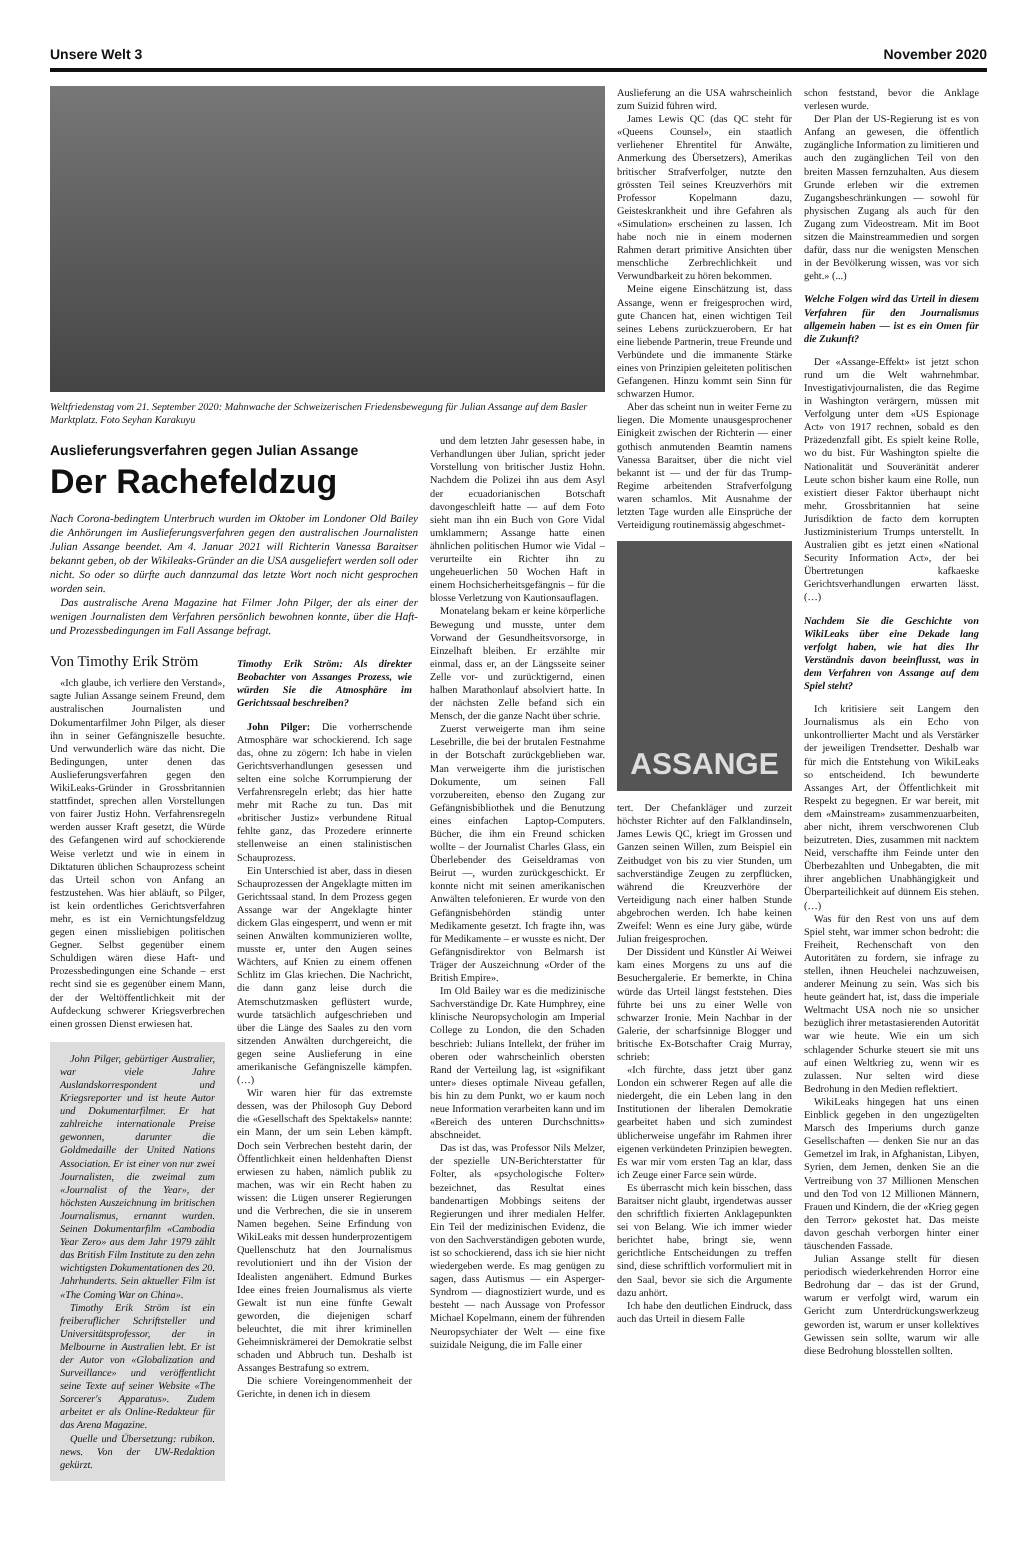Unsere Welt 3 November 2020
Weltfriedenstag vom 21. September 2020: Mahnwache der Schweizerischen Friedensbewegung für Julian Assange auf dem Basler Marktplatz. Foto Seyhan Karakuyu
Auslieferungsverfahren gegen Julian Assange
Der Rachefeldzug
Nach Corona-bedingtem Unterbruch wurden im Oktober im Londoner Old Bailey die Anhörungen im Auslieferungsverfahren gegen den australischen Journalisten Julian Assange beendet. Am 4. Januar 2021 will Richterin Vanessa Baraitser bekannt geben, ob der Wikileaks-Gründer an die USA ausgeliefert werden soll oder nicht. So oder so dürfte auch dannzumal das letzte Wort noch nicht gesprochen worden sein.
Das australische Arena Magazine hat Filmer John Pilger, der als einer der wenigen Journalisten dem Verfahren persönlich bewohnen konnte, über die Haft- und Prozessbedingungen im Fall Assange befragt.
Von Timothy Erik Ström
«Ich glaube, ich verliere den Verstand», sagte Julian Assange seinem Freund, dem australischen Journalisten und Dokumentarfilmer John Pilger, als dieser ihn in seiner Gefängniszelle besuchte. Und verwunderlich wäre das nicht. Die Bedingungen, unter denen das Auslieferungsverfahren gegen den WikiLeaks-Gründer in Grossbritannien stattfindet, sprechen allen Vorstellungen von fairer Justiz Hohn. Verfahrensregeln werden ausser Kraft gesetzt, die Würde des Gefangenen wird auf schockierende Weise verletzt und wie in einem in Diktaturen üblichen Schauprozess scheint das Urteil schon von Anfang an festzustehen. Was hier abläuft, so Pilger, ist kein ordentliches Gerichtsverfahren mehr, es ist ein Vernichtungsfeldzug gegen einen missliebigen politischen Gegner. Selbst gegenüber einem Schuldigen wären diese Haft- und Prozessbedingungen eine Schande – erst recht sind sie es gegenüber einem Mann, der der Weltöffentlichkeit mit der Aufdeckung schwerer Kriegsverbrechen einen grossen Dienst erwiesen hat.
John Pilger, gebürtiger Australier, war viele Jahre Auslandskorrespondent und Kriegsreporter und ist heute Autor und Dokumentarfilmer. Er hat zahlreiche internationale Preise gewonnen, darunter die Goldmedaille der United Nations Association. Er ist einer von nur zwei Journalisten, die zweimal zum «Journalist of the Year», der höchsten Auszeichnung im britischen Journalismus, ernannt wurden. Seinen Dokumentarfilm «Cambodia Year Zero» aus dem Jahr 1979 zählt das British Film Institute zu den zehn wichtigsten Dokumentationen des 20. Jahrhunderts. Sein aktueller Film ist «The Coming War on China».
Timothy Erik Ström ist ein freiberuflicher Schriftsteller und Universitätsprofessor, der in Melbourne in Australien lebt. Er ist der Autor von «Globalization and Surveillance» und veröffentlicht seine Texte auf seiner Website «The Sorcerer's Apparatus». Zudem arbeitet er als Online-Redakteur für das Arena Magazine.
Quelle und Übersetzung: rubikon. news. Von der UW-Redaktion gekürzt.
Timothy Erik Ström: Als direkter Beobachter von Assanges Prozess, wie würden Sie die Atmosphäre im Gerichtssaal beschreiben?
John Pilger: Die vorherrschende Atmosphäre war schockierend. Ich sage das, ohne zu zögern: Ich habe in vielen Gerichtsverhandlungen gesessen und selten eine solche Korrumpierung der Verfahrensregeln erlebt; das hier hatte mehr mit Rache zu tun. Das mit «britischer Justiz» verbundene Ritual fehlte ganz, das Prozedere erinnerte stellenweise an einen stalinistischen Schauprozess.
Ein Unterschied ist aber, dass in diesen Schauprozessen der Angeklagte mitten im Gerichtssaal stand. In dem Prozess gegen Assange war der Angeklagte hinter dickem Glas eingesperrt, und wenn er mit seinen Anwälten kommunizieren wollte, musste er, unter den Augen seines Wächters, auf Knien zu einem offenen Schlitz im Glas kriechen. Die Nachricht, die dann ganz leise durch die Atemschutzmasken geflüstert wurde, wurde tatsächlich aufgeschrieben und über die Länge des Saales zu den vorn sitzenden Anwälten durchgereicht, die gegen seine Auslieferung in eine amerikanische Gefängniszelle kämpfen. (…)
Wir waren hier für das extremste dessen, was der Philosoph Guy Debord die «Gesellschaft des Spektakels» nannte: ein Mann, der um sein Leben kämpft. Doch sein Verbrechen besteht darin, der Öffentlichkeit einen heldenhaften Dienst erwiesen zu haben, nämlich publik zu machen, was wir ein Recht haben zu wissen: die Lügen unserer Regierungen und die Verbrechen, die sie in unserem Namen begehen. Seine Erfindung von WikiLeaks mit dessen hunderprozentigem Quellenschutz hat den Journalismus revolutioniert und ihn der Vision der Idealisten angenähert. Edmund Burkes Idee eines freien Journalismus als vierte Gewalt ist nun eine fünfte Gewalt geworden, die diejenigen scharf beleuchtet, die mit ihrer kriminellen Geheimniskrämerei der Demokratie selbst schaden und Abbruch tun. Deshalb ist Assanges Bestrafung so extrem.
Die schiere Voreingenommenheit der Gerichte, in denen ich in diesem
und dem letzten Jahr gesessen habe, in Verhandlungen über Julian, spricht jeder Vorstellung von britischer Justiz Hohn. Nachdem die Polizei ihn aus dem Asyl der ecuadorianischen Botschaft davongeschleift hatte — auf dem Foto sieht man ihn ein Buch von Gore Vidal umklammern; Assange hatte einen ähnlichen politischen Humor wie Vidal – verurteilte ein Richter ihn zu ungeheuerlichen 50 Wochen Haft in einem Hochsicherheitsgefängnis – für die blosse Verletzung von Kautionsauflagen.
Monatelang bekam er keine körperliche Bewegung und musste, unter dem Vorwand der Gesundheitsvorsorge, in Einzelhaft bleiben. Er erzählte mir einmal, dass er, an der Längsseite seiner Zelle vor- und zurücktigernd, einen halben Marathonlauf absolviert hatte. In der nächsten Zelle befand sich ein Mensch, der die ganze Nacht über schrie.
Zuerst verweigerte man ihm seine Lesebrille, die bei der brutalen Festnahme in der Botschaft zurückgeblieben war. Man verweigerte ihm die juristischen Dokumente, um seinen Fall vorzubereiten, ebenso den Zugang zur Gefängnisbibliothek und die Benutzung eines einfachen Laptop-Computers. Bücher, die ihm ein Freund schicken wollte – der Journalist Charles Glass, ein Überlebender des Geiseldramas von Beirut —, wurden zurückgeschickt. Er konnte nicht mit seinen amerikanischen Anwälten telefonieren. Er wurde von den Gefängnisbehörden ständig unter Medikamente gesetzt. Ich fragte ihn, was für Medikamente – er wusste es nicht. Der Gefängnisdirektor von Belmarsh ist Träger der Auszeichnung «Order of the British Empire».
Im Old Bailey war es die medizinische Sachverständige Dr. Kate Humphrey, eine klinische Neuropsychologin am Imperial College zu London, die den Schaden beschrieb: Julians Intellekt, der früher im oberen oder wahrscheinlich obersten Rand der Verteilung lag, ist «signifikant unter» dieses optimale Niveau gefallen, bis hin zu dem Punkt, wo er kaum noch neue Information verarbeiten kann und im «Bereich des unteren Durchschnitts» abschneidet.
Das ist das, was Professor Nils Melzer, der spezielle UN-Berichterstatter für Folter, als «psychologische Folter» bezeichnet, das Resultat eines bandenartigen Mobbings seitens der Regierungen und ihrer medialen Helfer. Ein Teil der medizinischen Evidenz, die von den Sachverständigen geboten wurde, ist so schockierend, dass ich sie hier nicht wiedergeben werde. Es mag genügen zu sagen, dass Autismus — ein Asperger-Syndrom — diagnostiziert wurde, und es besteht — nach Aussage von Professor Michael Kopelmann, einem der führenden Neuropsychiater der Welt — eine fixe suizidale Neigung, die im Falle einer
Auslieferung an die USA wahrscheinlich zum Suizid führen wird.
James Lewis QC (das QC steht für «Queens Counsel», ein staatlich verliehener Ehrentitel für Anwälte, Anmerkung des Übersetzers), Amerikas britischer Strafverfolger, nutzte den grössten Teil seines Kreuzverhörs mit Professor Kopelmann dazu, Geisteskrankheit und ihre Gefahren als «Simulation» erscheinen zu lassen. Ich habe noch nie in einem modernen Rahmen derart primitive Ansichten über menschliche Zerbrechlichkeit und Verwundbarkeit zu hören bekommen.
Meine eigene Einschätzung ist, dass Assange, wenn er freigesprochen wird, gute Chancen hat, einen wichtigen Teil seines Lebens zurückzuerobern. Er hat eine liebende Partnerin, treue Freunde und Verbündete und die immanente Stärke eines von Prinzipien geleiteten politischen Gefangenen. Hinzu kommt sein Sinn für schwarzen Humor.
Aber das scheint nun in weiter Ferne zu liegen. Die Momente unausgesprochener Einigkeit zwischen der Richterin — einer gothisch anmutenden Beamtin namens Vanessa Baraitser, über die nicht viel bekannt ist — und der für das Trump-Regime arbeitenden Strafverfolgung waren schamlos. Mit Ausnahme der letzten Tage wurden alle Einsprüche der Verteidigung routinemässig abgeschmet-
ASSANGE
tert. Der Chefankläger und zurzeit höchster Richter auf den Falklandinseln, James Lewis QC, kriegt im Grossen und Ganzen seinen Willen, zum Beispiel ein Zeitbudget von bis zu vier Stunden, um sachverständige Zeugen zu zerpflücken, während die Kreuzverhöre der Verteidigung nach einer halben Stunde abgebrochen werden. Ich habe keinen Zweifel: Wenn es eine Jury gäbe, würde Julian freigesprochen.
Der Dissident und Künstler Ai Weiwei kam eines Morgens zu uns auf die Besuchergalerie. Er bemerkte, in China würde das Urteil längst feststehen. Dies führte bei uns zu einer Welle von schwarzer Ironie. Mein Nachbar in der Galerie, der scharfsinnige Blogger und britische Ex-Botschafter Craig Murray, schrieb:
«Ich fürchte, dass jetzt über ganz London ein schwerer Regen auf alle die niedergeht, die ein Leben lang in den Institutionen der liberalen Demokratie gearbeitet haben und sich zumindest üblicherweise ungefähr im Rahmen ihrer eigenen verkündeten Prinzipien bewegten. Es war mir vom ersten Tag an klar, dass ich Zeuge einer Farce sein würde.
Es überrascht mich kein bisschen, dass Baraitser nicht glaubt, irgendetwas ausser den schriftlich fixierten Anklagepunkten sei von Belang. Wie ich immer wieder berichtet habe, bringt sie, wenn gerichtliche Entscheidungen zu treffen sind, diese schriftlich vorformuliert mit in den Saal, bevor sie sich die Argumente dazu anhört.
Ich habe den deutlichen Eindruck, dass auch das Urteil in diesem Falle
schon feststand, bevor die Anklage verlesen wurde.
Der Plan der US-Regierung ist es von Anfang an gewesen, die öffentlich zugängliche Information zu limitieren und auch den zugänglichen Teil von den breiten Massen fernzuhalten. Aus diesem Grunde erleben wir die extremen Zugangsbeschränkungen — sowohl für physischen Zugang als auch für den Zugang zum Videostream. Mit im Boot sitzen die Mainstreammedien und sorgen dafür, dass nur die wenigsten Menschen in der Bevölkerung wissen, was vor sich geht.» (...)
Welche Folgen wird das Urteil in diesem Verfahren für den Journalismus allgemein haben — ist es ein Omen für die Zukunft?
Der «Assange-Effekt» ist jetzt schon rund um die Welt wahrnehmbar. Investigativjournalisten, die das Regime in Washington verärgern, müssen mit Verfolgung unter dem «US Espionage Act» von 1917 rechnen, sobald es den Präzedenzfall gibt. Es spielt keine Rolle, wo du bist. Für Washington spielte die Nationalität und Souveränität anderer Leute schon bisher kaum eine Rolle, nun existiert dieser Faktor überhaupt nicht mehr. Grossbritannien hat seine Jurisdiktion de facto dem korrupten Justizministerium Trumps unterstellt. In Australien gibt es jetzt einen «National Security Information Act», der bei Übertretungen kafkaeske Gerichtsverhandlungen erwarten lässt. (…)
Nachdem Sie die Geschichte von WikiLeaks über eine Dekade lang verfolgt haben, wie hat dies Ihr Verständnis davon beeinflusst, was in dem Verfahren von Assange auf dem Spiel steht?
Ich kritisiere seit Langem den Journalismus als ein Echo von unkontrollierter Macht und als Verstärker der jeweiligen Trendsetter. Deshalb war für mich die Entstehung von WikiLeaks so entscheidend. Ich bewunderte Assanges Art, der Öffentlichkeit mit Respekt zu begegnen. Er war bereit, mit dem «Mainstream» zusammenzuarbeiten, aber nicht, ihrem verschworenen Club beizutreten. Dies, zusammen mit nacktem Neid, verschaffte ihm Feinde unter den Überbezahlten und Unbegabten, die mit ihrer angeblichen Unabhängigkeit und Überparteilichkeit auf dünnem Eis stehen. (…)
Was für den Rest von uns auf dem Spiel steht, war immer schon bedroht: die Freiheit, Rechenschaft von den Autoritäten zu fordern, sie infrage zu stellen, ihnen Heuchelei nachzuweisen, anderer Meinung zu sein. Was sich bis heute geändert hat, ist, dass die imperiale Weltmacht USA noch nie so unsicher bezüglich ihrer metastasierenden Autorität war wie heute. Wie ein um sich schlagender Schurke steuert sie mit uns auf einen Weltkrieg zu, wenn wir es zulassen. Nur selten wird diese Bedrohung in den Medien reflektiert.
WikiLeaks hingegen hat uns einen Einblick gegeben in den ungezügelten Marsch des Imperiums durch ganze Gesellschaften — denken Sie nur an das Gemetzel im Irak, in Afghanistan, Libyen, Syrien, dem Jemen, denken Sie an die Vertreibung von 37 Millionen Menschen und den Tod von 12 Millionen Männern, Frauen und Kindern, die der «Krieg gegen den Terror» gekostet hat. Das meiste davon geschah verborgen hinter einer täuschenden Fassade.
Julian Assange stellt für diesen periodisch wiederkehrenden Horror eine Bedrohung dar – das ist der Grund, warum er verfolgt wird, warum ein Gericht zum Unterdrückungswerkzeug geworden ist, warum er unser kollektives Gewissen sein sollte, warum wir alle diese Bedrohung blosstellen sollten.